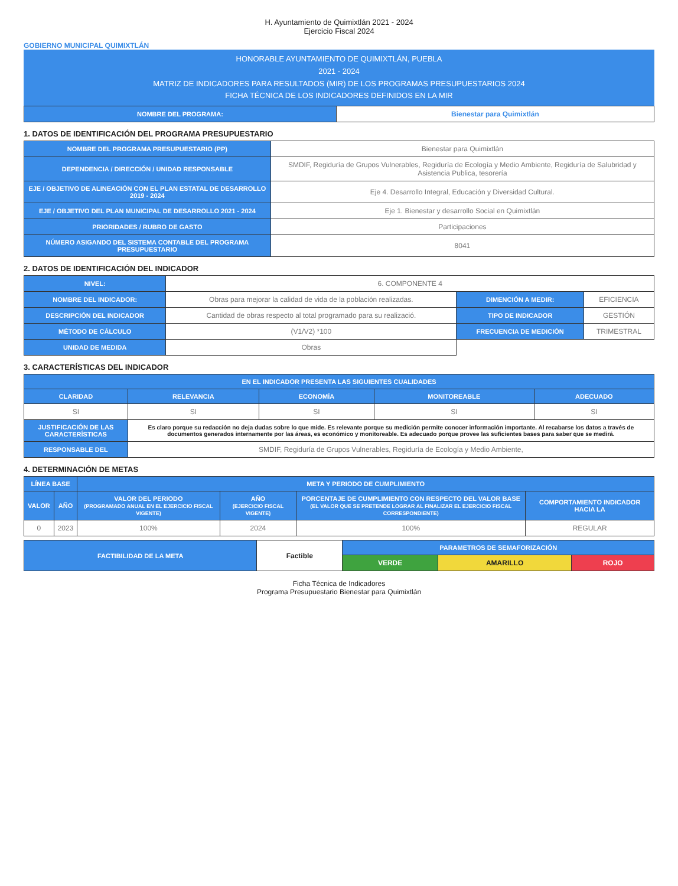H. Ayuntamiento de Quimixtlán 2021 - 2024
Ejercicio Fiscal 2024
GOBIERNO MUNICIPAL QUIMIXTLÁN
HONORABLE AYUNTAMIENTO DE QUIMIXTLÁN, PUEBLA
2021 - 2024
MATRIZ DE INDICADORES PARA RESULTADOS (MIR) DE LOS PROGRAMAS PRESUPUESTARIOS 2024
FICHA TÉCNICA DE LOS INDICADORES DEFINIDOS EN LA MIR
| NOMBRE DEL PROGRAMA: | Bienestar para Quimixtlán |
1. DATOS DE IDENTIFICACIÓN DEL PROGRAMA PRESUPUESTARIO
| NOMBRE DEL PROGRAMA PRESUPUESTARIO (PP) | Bienestar para Quimixtlán |
| DEPENDENCIA / DIRECCIÓN / UNIDAD RESPONSABLE | SMDIF, Regiduría de Grupos Vulnerables, Regiduría de Ecología y Medio Ambiente, Regiduría de Salubridad y Asistencia Publica, tesorería |
| EJE / OBJETIVO DE ALINEACIÓN CON EL PLAN ESTATAL DE DESARROLLO 2019 - 2024 | Eje 4. Desarrollo Integral, Educación y Diversidad Cultural. |
| EJE / OBJETIVO DEL PLAN MUNICIPAL DE DESARROLLO 2021 - 2024 | Eje 1. Bienestar y desarrollo Social en Quimixtlán |
| PRIORIDADES / RUBRO DE GASTO | Participaciones |
| NÚMERO ASIGANDO DEL SISTEMA CONTABLE DEL PROGRAMA PRESUPUESTARIO | 8041 |
2. DATOS DE IDENTIFICACIÓN DEL INDICADOR
| NIVEL: | 6. COMPONENTE 4 | | |
| NOMBRE DEL INDICADOR: | Obras para mejorar la calidad de vida de la población realizadas. | DIMENCIÓN A MEDIR: | EFICIENCIA |
| DESCRIPCIÓN DEL INDICADOR | Cantidad de obras respecto al total programado para su realizació. | TIPO DE INDICADOR | GESTIÓN |
| MÉTODO DE CÁLCULO | (V1/V2) *100 | FRECUENCIA DE MEDICIÓN | TRIMESTRAL |
| UNIDAD DE MEDIDA | Obras | | |
3. CARACTERÍSTICAS DEL INDICADOR
| EN EL INDICADOR PRESENTA LAS SIGUIENTES CUALIDADES | | | | |
| --- | --- | --- | --- | --- |
| CLARIDAD | RELEVANCIA | ECONOMÍA | MONITOREABLE | ADECUADO |
| SI | SI | SI | SI | SI |
| JUSTIFICACIÓN DE LAS CARACTERÍSTICAS | Es claro porque su redacción no deja dudas sobre lo que mide. Es relevante porque su medición permite conocer información importante. Al recabarse los datos a través de documentos generados internamente por las áreas, es económico y monitoreable. Es adecuado porque provee las suficientes bases para saber que se medirá. | | | |
| RESPONSABLE DEL | SMDIF, Regiduría de Grupos Vulnerables, Regiduría de Ecología y Medio Ambiente, | | | |
4. DETERMINACIÓN DE METAS
| LÍNEA BASE | | META Y PERIODO DE CUMPLIMIENTO | | | |
| --- | --- | --- | --- | --- | --- |
| VALOR | AÑO | VALOR DEL PERIODO (PROGRAMADO ANUAL EN EL EJERCICIO FISCAL VIGENTE) | AÑO (EJERCICIO FISCAL VIGENTE) | PORCENTAJE DE CUMPLIMIENTO CON RESPECTO DEL VALOR BASE (EL VALOR QUE SE PRETENDE LOGRAR AL FINALIZAR EL EJERCICIO FISCAL CORRESPONDIENTE) | COMPORTAMIENTO INDICADOR HACIA LA |
| 0 | 2023 | 100% | 2024 | 100% | REGULAR |
| FACTIBILIDAD DE LA META | Factible | PARAMETROS DE SEMAFORIZACIÓN | | |
| | | VERDE | AMARILLO | ROJO |
Ficha Técnica de Indicadores
Programa Presupuestario Bienestar para Quimixtlán